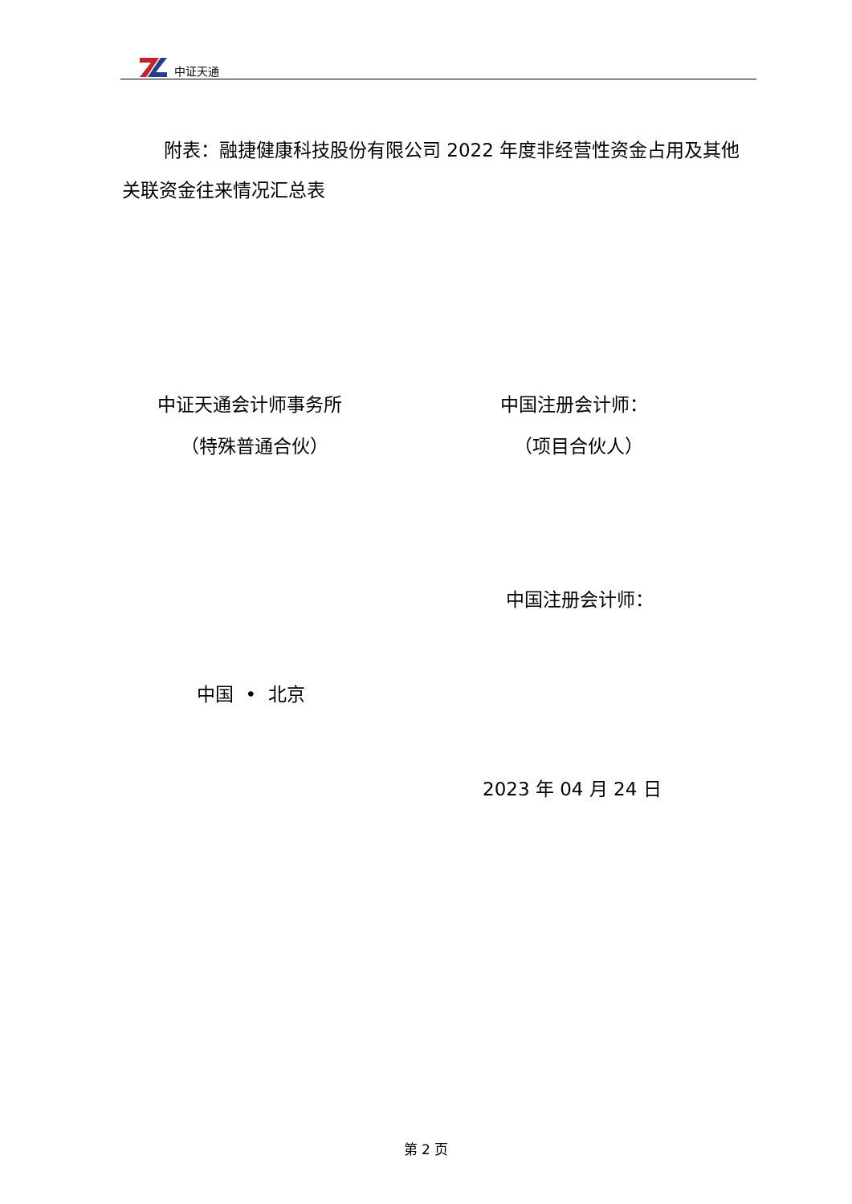中证天通
附表：融捷健康科技股份有限公司 2022 年度非经营性资金占用及其他关联资金往来情况汇总表
中证天通会计师事务所
（特殊普通合伙）
中国注册会计师：
（项目合伙人）
中国注册会计师：
中国 • 北京
2023 年 04 月 24 日
第 2 页